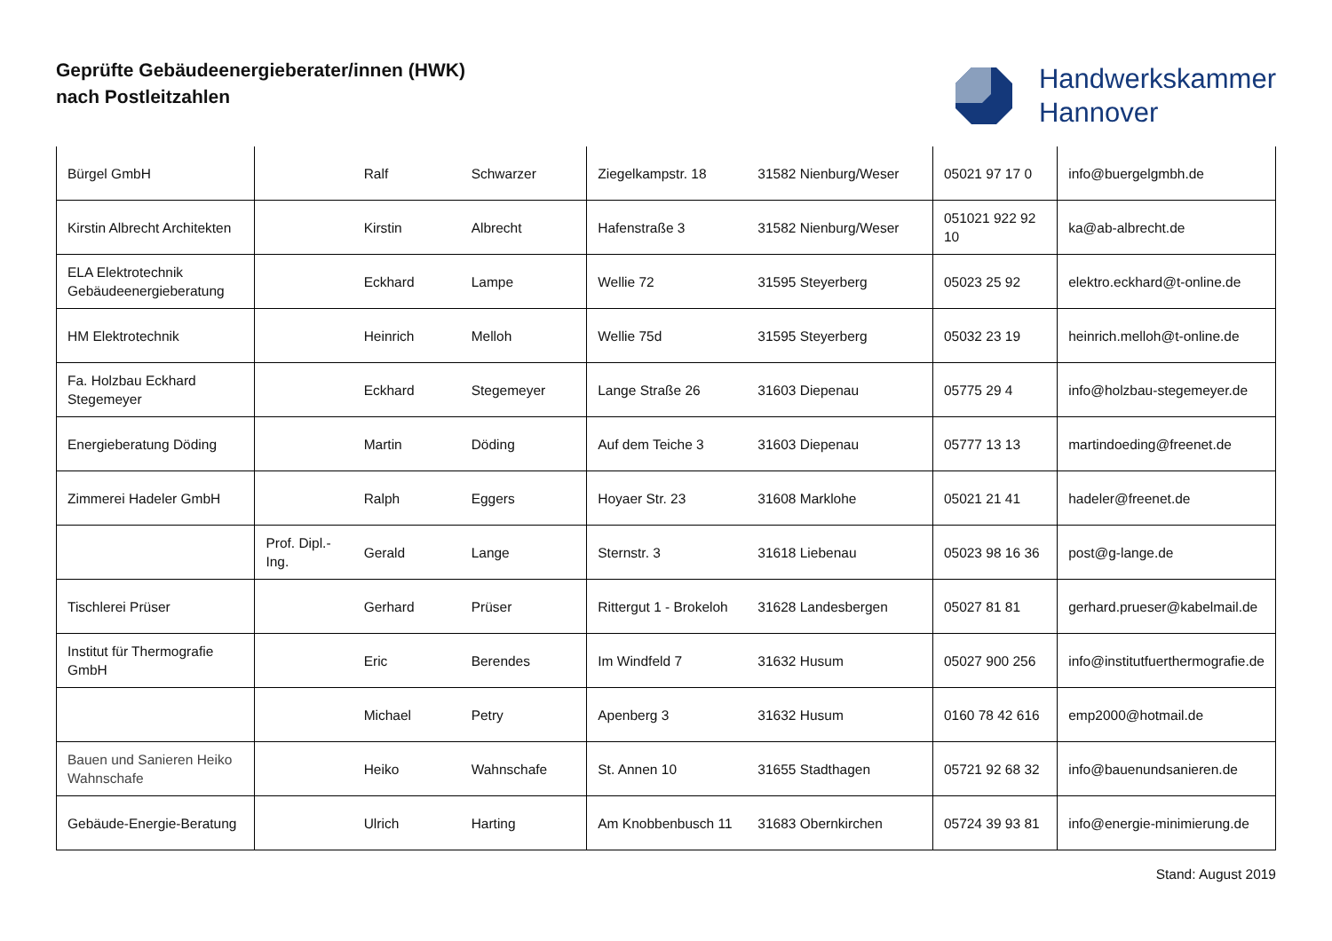Geprüfte Gebäudeenergieberater/innen (HWK)
nach Postleitzahlen
Handwerkskammer
Hannover
| Bürgel GmbH | | Ralf | Schwarzer | Ziegelkampstr. 18 | 31582 Nienburg/Weser | 05021 97 17 0 | info@buergelgmbh.de |
| Kirstin Albrecht Architekten | | Kirstin | Albrecht | Hafenstraße 3 | 31582 Nienburg/Weser | 051021 922 92 10 | ka@ab-albrecht.de |
| ELA Elektrotechnik Gebäudeenergieberatung | | Eckhard | Lampe | Wellie 72 | 31595 Steyerberg | 05023 25 92 | elektro.eckhard@t-online.de |
| HM Elektrotechnik | | Heinrich | Melloh | Wellie 75d | 31595 Steyerberg | 05032 23 19 | heinrich.melloh@t-online.de |
| Fa. Holzbau Eckhard Stegemeyer | | Eckhard | Stegemeyer | Lange Straße 26 | 31603 Diepenau | 05775 29 4 | info@holzbau-stegemeyer.de |
| Energieberatung Döding | | Martin | Döding | Auf dem Teiche 3 | 31603 Diepenau | 05777 13 13 | martindoeding@freenet.de |
| Zimmerei Hadeler GmbH | | Ralph | Eggers | Hoyaer Str. 23 | 31608 Marklohe | 05021 21 41 | hadeler@freenet.de |
| | Prof. Dipl.-Ing. | Gerald | Lange | Sternstr. 3 | 31618 Liebenau | 05023 98 16 36 | post@g-lange.de |
| Tischlerei Prüser | | Gerhard | Prüser | Rittergut 1 - Brokeloh | 31628 Landesbergen | 05027 81 81 | gerhard.prueser@kabelmail.de |
| Institut für Thermografie GmbH | | Eric | Berendes | Im Windfeld 7 | 31632 Husum | 05027 900 256 | info@institutfuerthermografie.de |
| | | Michael | Petry | Apenberg 3 | 31632 Husum | 0160 78 42 616 | emp2000@hotmail.de |
| Bauen und Sanieren Heiko Wahnschafe | | Heiko | Wahnschafe | St. Annen 10 | 31655 Stadthagen | 05721 92 68 32 | info@bauenundsanieren.de |
| Gebäude-Energie-Beratung | | Ulrich | Harting | Am Knobbenbusch 11 | 31683 Obernkirchen | 05724 39 93 81 | info@energie-minimierung.de |
Stand: August 2019